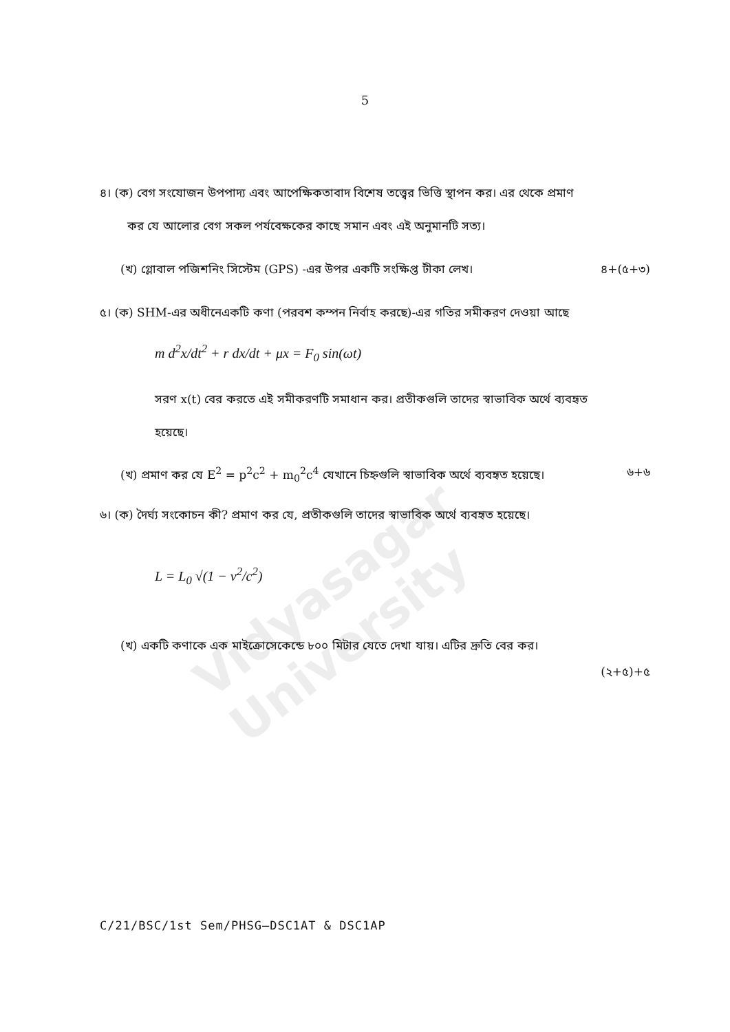5
Vidyasagar University
৪। (ক) বেগ সংযোজন উপপাদ্য এবং আপেক্ষিকতাবাদ বিশেষ তত্ত্বের ভিত্তি স্থাপন কর। এর থেকে প্রমাণ
কর যে আলোর বেগ সকল পর্যবেক্ষকের কাছে সমান এবং এই অনুমানটি সত্য।
(খ) গ্লোবাল পজিশনিং সিস্টেম (GPS) -এর উপর একটি সংক্ষিপ্ত টীকা লেখ। ৪+(৫+৩)
৫। (ক) SHM-এর অধীনেএকটি কণা (পরবশ কম্পন নির্বাহ করছে)-এর গতির সমীকরণ দেওয়া আছে
m d<sup>2</sup>x/dt<sup>2</sup> + r dx/dt + μx = F<sub>0</sub> sin(ωt)
সরণ x(t) বের করতে এই সমীকরণটি সমাধান কর। প্রতীকগুলি তাদের স্বাভাবিক অর্থে ব্যবহৃত
হয়েছে।
(খ) প্রমাণ কর যে E<sup>2</sup> = p<sup>2</sup>c<sup>2</sup> + m<sub>0</sub><sup>2</sup>c<sup>4</sup> যেখানে চিহ্নগুলি স্বাভাবিক অর্থে ব্যবহৃত হয়েছে। ৬+৬
৬। (ক) দৈর্ঘ্য সংকোচন কী? প্রমাণ কর যে, প্রতীকগুলি তাদের স্বাভাবিক অর্থে ব্যবহৃত হয়েছে।
L = L<sub>0</sub> √(1 − v<sup>2</sup>/c<sup>2</sup>)
(খ) একটি কণাকে এক মাইক্রোসেকেন্ডে ৮০০ মিটার যেতে দেখা যায়। এটির দ্রুতি বের কর।
(২+৫)+৫
C/21/BSC/1st Sem/PHSG–DSC1AT & DSC1AP